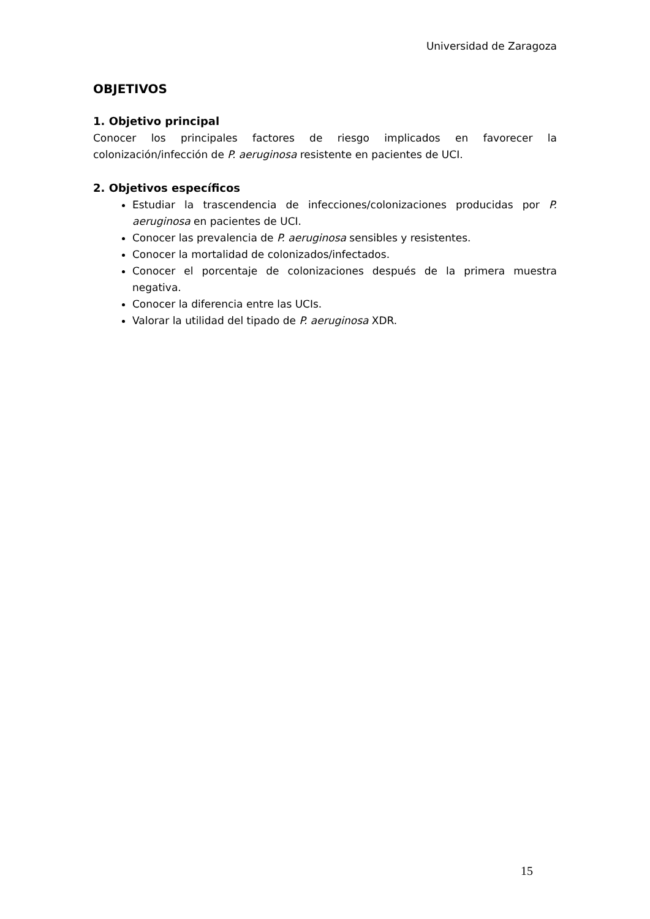Universidad de Zaragoza
OBJETIVOS
1. Objetivo principal
Conocer los principales factores de riesgo implicados en favorecer la colonización/infección de P. aeruginosa resistente en pacientes de UCI.
2. Objetivos específicos
Estudiar la trascendencia de infecciones/colonizaciones producidas por P. aeruginosa en pacientes de UCI.
Conocer las prevalencia de P. aeruginosa sensibles y resistentes.
Conocer la mortalidad de colonizados/infectados.
Conocer el porcentaje de colonizaciones después de la primera muestra negativa.
Conocer la diferencia entre las UCIs.
Valorar la utilidad del tipado de P. aeruginosa XDR.
15